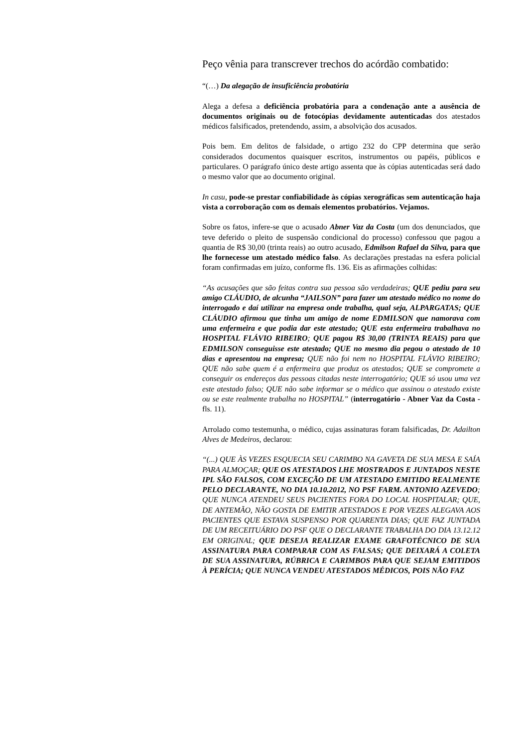Peço vênia para transcrever trechos do acórdão combatido:
“(…) Da alegação de insuficiência probatória
Alega a defesa a deficiência probatória para a condenação ante a ausência de documentos originais ou de fotocópias devidamente autenticadas dos atestados médicos falsificados, pretendendo, assim, a absolvição dos acusados.
Pois bem. Em delitos de falsidade, o artigo 232 do CPP determina que serão considerados documentos quaisquer escritos, instrumentos ou papéis, públicos e particulares. O parágrafo único deste artigo assenta que às cópias autenticadas será dado o mesmo valor que ao documento original.
In casu, pode-se prestar confiabilidade às cópias xerográficas sem autenticação haja vista a corroboração com os demais elementos probatórios. Vejamos.
Sobre os fatos, infere-se que o acusado Abner Vaz da Costa (um dos denunciados, que teve deferido o pleito de suspensão condicional do processo) confessou que pagou a quantia de R$ 30,00 (trinta reais) ao outro acusado, Edmilson Rafael da Silva, para que lhe fornecesse um atestado médico falso. As declarações prestadas na esfera policial foram confirmadas em juízo, conforme fls. 136. Eis as afirmações colhidas:
“As acusações que são feitas contra sua pessoa são verdadeiras; QUE pediu para seu amigo CLÁUDIO, de alcunha “JAILSON” para fazer um atestado médico no nome do interrogado e daí utilizar na empresa onde trabalha, qual seja, ALPARGATAS; QUE CLÁUDIO afirmou que tinha um amigo de nome EDMILSON que namorava com uma enfermeira e que podia dar este atestado; QUE esta enfermeira trabalhava no HOSPITAL FLÁVIO RIBEIRO; QUE pagou R$ 30,00 (TRINTA REAIS) para que EDMILSON conseguisse este atestado; QUE no mesmo dia pegou o atestado de 10 dias e apresentou na empresa; QUE não foi nem no HOSPITAL FLÁVIO RIBEIRO; QUE não sabe quem é a enfermeira que produz os atestados; QUE se compromete a conseguir os endereços das pessoas citadas neste interrogatório; QUE só usou uma vez este atestado falso; QUE não sabe informar se o médico que assinou o atestado existe ou se este realmente trabalha no HOSPITAL” (interrogatório - Abner Vaz da Costa - fls. 11).
Arrolado como testemunha, o médico, cujas assinaturas foram falsificadas, Dr. Adailton Alves de Medeiros, declarou:
“(...) QUE ÀS VEZES ESQUECIA SEU CARIMBO NA GAVETA DE SUA MESA E SAÍA PARA ALMOÇAR; QUE OS ATESTADOS LHE MOSTRADOS E JUNTADOS NESTE IPL SÃO FALSOS, COM EXCEÇÃO DE UM ATESTADO EMITIDO REALMENTE PELO DECLARANTE, NO DIA 10.10.2012, NO PSF FARM. ANTONIO AZEVEDO; QUE NUNCA ATENDEU SEUS PACIENTES FORA DO LOCAL HOSPITALAR; QUE, DE ANTEMÃO, NÃO GOSTA DE EMITIR ATESTADOS E POR VEZES ALEGAVA AOS PACIENTES QUE ESTAVA SUSPENSO POR QUARENTA DIAS; QUE FAZ JUNTADA DE UM RECEITUÁRIO DO PSF QUE O DECLARANTE TRABALHA DO DIA 13.12.12 EM ORIGINAL; QUE DESEJA REALIZAR EXAME GRAFOTÉCNICO DE SUA ASSINATURA PARA COMPARAR COM AS FALSAS; QUE DEIXARÁ A COLETA DE SUA ASSINATURA, RÚBRICA E CARIMBOS PARA QUE SEJAM EMITIDOS À PERÍCIA; QUE NUNCA VENDEU ATESTADOS MÉDICOS, POIS NÃO FAZ